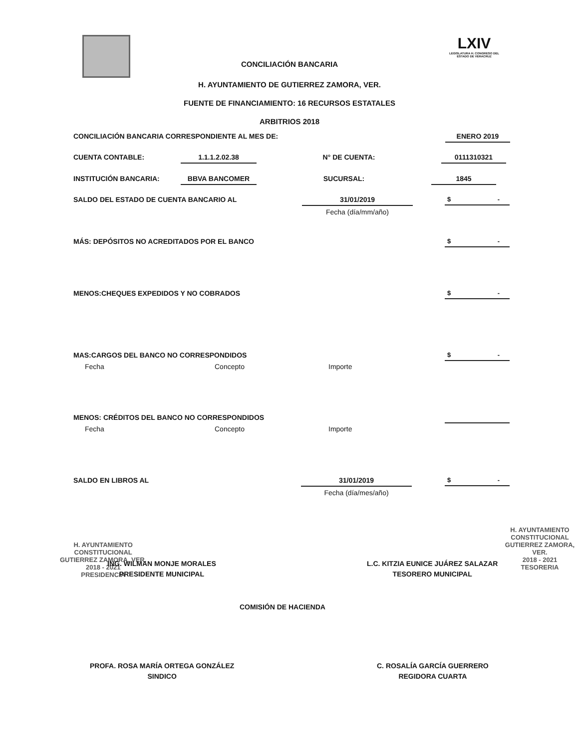LXIV
LEGISLATURA H. CONGRESO DEL ESTADO DE VERACRUZ
CONCILIACIÓN BANCARIA
H. AYUNTAMIENTO DE GUTIERREZ ZAMORA, VER.
FUENTE DE FINANCIAMIENTO: 16 RECURSOS ESTATALES
ARBITRIOS 2018
CONCILIACIÓN BANCARIA CORRESPONDIENTE AL MES DE: ENERO 2019
CUENTA CONTABLE: 1.1.1.2.02.38 N° DE CUENTA: 0111310321
INSTITUCIÓN BANCARIA: BBVA BANCOMER SUCURSAL: 1845
SALDO DEL ESTADO DE CUENTA BANCARIO AL 31/01/2019
Fecha (día/mm/año)
$ -
MÁS: DEPÓSITOS NO ACREDITADOS POR EL BANCO $ -
MENOS:CHEQUES EXPEDIDOS Y NO COBRADOS $ -
MAS:CARGOS DEL BANCO NO CORRESPONDIDOS $ -
Fecha Concepto Importe
MENOS: CRÉDITOS DEL BANCO NO CORRESPONDIDOS
Fecha Concepto Importe
SALDO EN LIBROS AL 31/01/2019
Fecha (día/mes/año)
$ -
H. AYUNTAMIENTO
CONSTITUCIONAL
GUTIERREZ ZAMORA, VER.
2018 - 2021
PRESIDENCIA
ING. WILMAN MONJE MORALES
PRESIDENTE MUNICIPAL
L.C. KITZIA EUNICE JUÁREZ SALAZAR
TESORERO MUNICIPAL
H. AYUNTAMIENTO
CONSTITUCIONAL
GUTIERREZ ZAMORA, VER.
2018 - 2021
TESORERIA
COMISIÓN DE HACIENDA
PROFA. ROSA MARÍA ORTEGA GONZÁLEZ
SINDICO
C. ROSALÍA GARCÍA GUERRERO
REGIDORA CUARTA